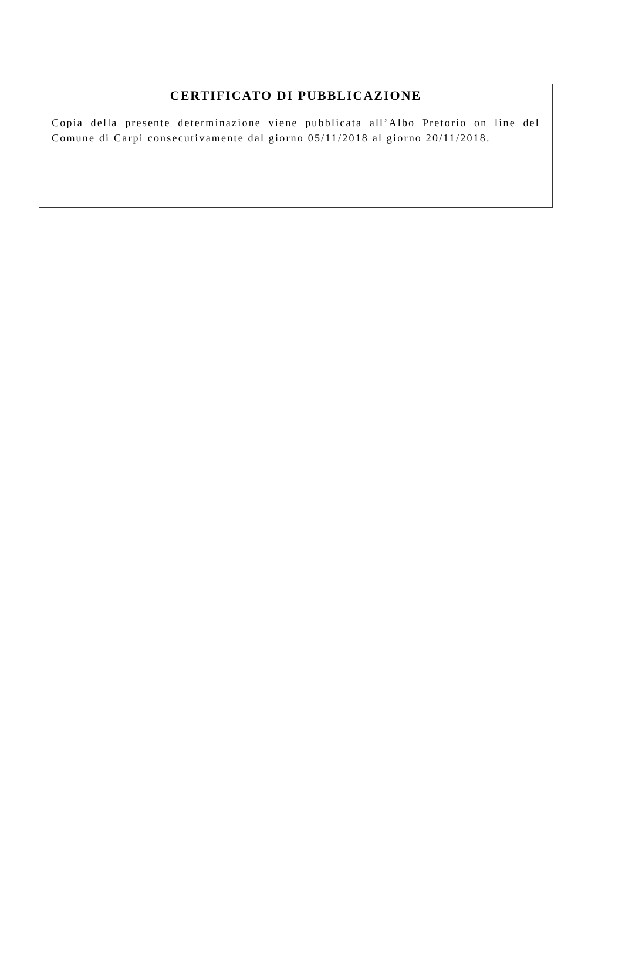CERTIFICATO DI PUBBLICAZIONE
Copia della presente determinazione viene pubblicata all’Albo Pretorio on line del Comune di Carpi consecutivamente dal giorno 05/11/2018 al giorno 20/11/2018.